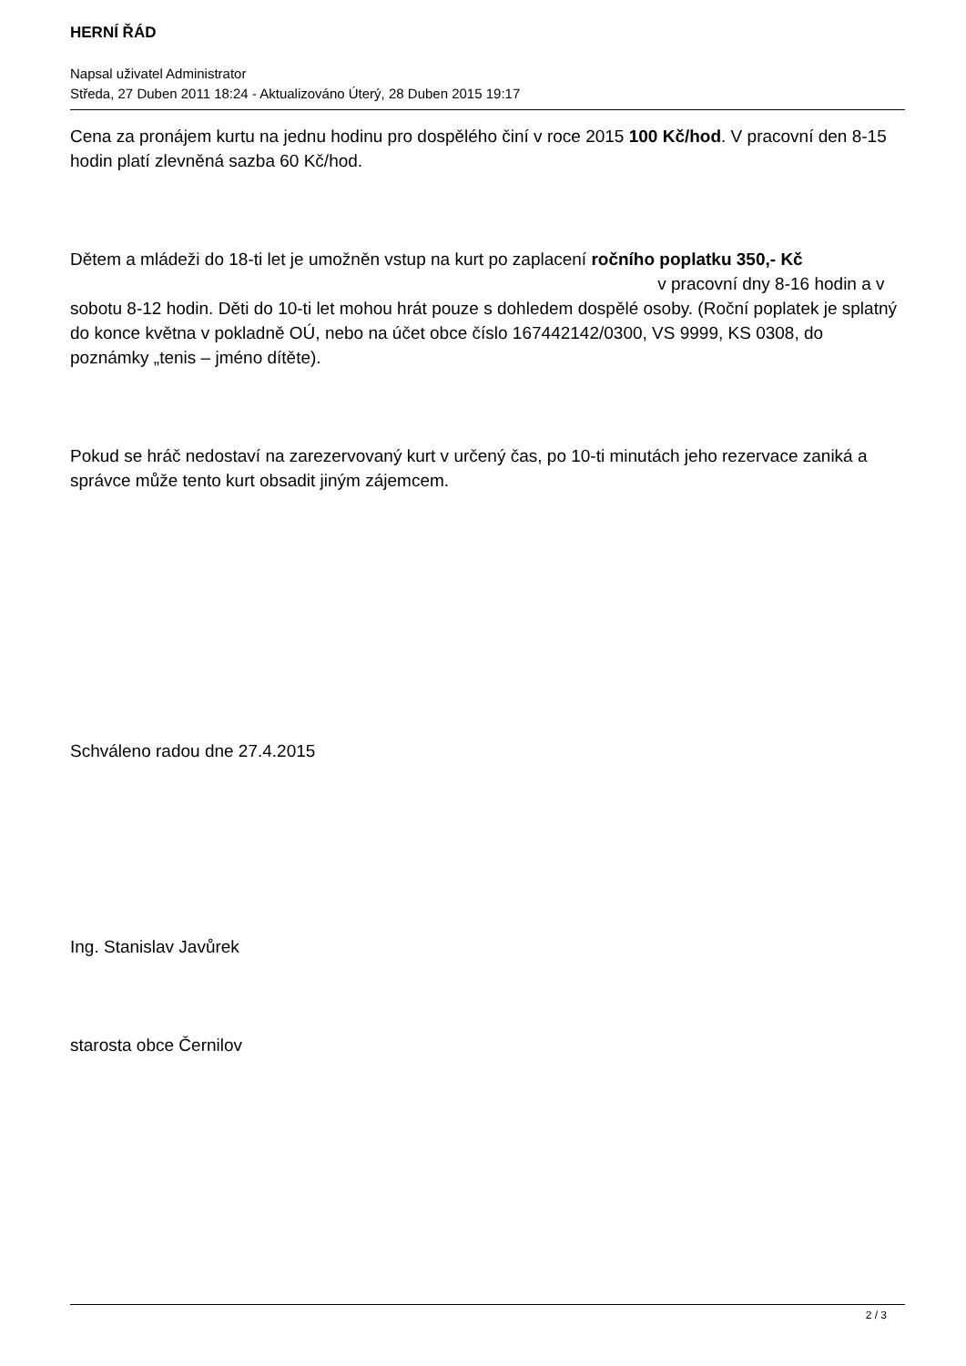HERNÍ ŘÁD
Napsal uživatel Administrator
Středa, 27 Duben 2011 18:24 - Aktualizováno Úterý, 28 Duben 2015 19:17
Cena za pronájem kurtu na jednu hodinu pro dospělého činí v roce 2015 100 Kč/hod. V pracovní den 8-15 hodin platí zlevněná sazba 60 Kč/hod.
Dětem a mládeži do 18-ti let je umožněn vstup na kurt po zaplacení ročního poplatku 350,- Kč v pracovní dny 8-16 hodin a v sobotu 8-12 hodin. Děti do 10-ti let mohou hrát pouze s dohledem dospělé osoby. (Roční poplatek je splatný do konce května v pokladně OÚ, nebo na účet obce číslo 167442142/0300, VS 9999, KS 0308, do poznámky „tenis – jméno dítěte).
Pokud se hráč nedostaví na zarezervovaný kurt v určený čas, po 10-ti minutách jeho rezervace zaniká a správce může tento kurt obsadit jiným zájemcem.
Schváleno radou dne 27.4.2015
Ing. Stanislav Javůrek
starosta obce Černilov
2 / 3